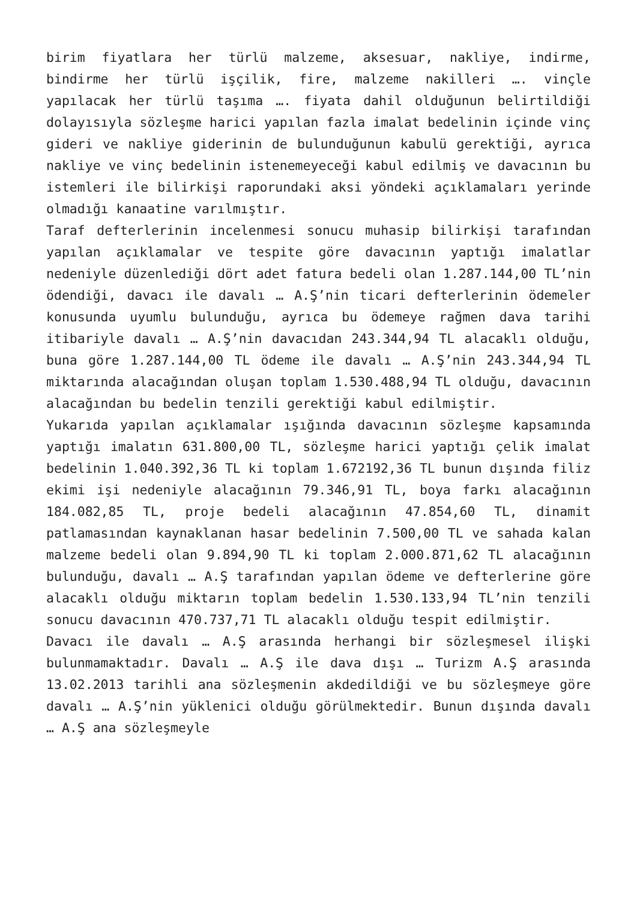birim fiyatlara her türlü malzeme, aksesuar, nakliye, indirme, bindirme her türlü işçilik, fire, malzeme nakilleri …. vinçle yapılacak her türlü taşıma …. fiyata dahil olduğunun belirtildiği dolayısıyla sözleşme harici yapılan fazla imalat bedelinin içinde vinç gideri ve nakliye giderinin de bulunduğunun kabulü gerektiği, ayrıca nakliye ve vinç bedelinin istenemeyeceği kabul edilmiş ve davacının bu istemleri ile bilirkişi raporundaki aksi yöndeki açıklamaları yerinde olmadığı kanaatine varılmıştır.
Taraf defterlerinin incelenmesi sonucu muhasip bilirkişi tarafından yapılan açıklamalar ve tespite göre davacının yaptığı imalatlar nedeniyle düzenlediği dört adet fatura bedeli olan 1.287.144,00 TL’nin ödendiği, davacı ile davalı … A.Ş’nin ticari defterlerinin ödemeler konusunda uyumlu bulunduğu, ayrıca bu ödemeye rağmen dava tarihi itibariyle davalı … A.Ş’nin davacıdan 243.344,94 TL alacaklı olduğu, buna göre 1.287.144,00 TL ödeme ile davalı … A.Ş’nin 243.344,94 TL miktarında alacağından oluşan toplam 1.530.488,94 TL olduğu, davacının alacağından bu bedelin tenzili gerektiği kabul edilmiştir.
Yukarıda yapılan açıklamalar ışığında davacının sözleşme kapsamında yaptığı imalatın 631.800,00 TL, sözleşme harici yaptığı çelik imalat bedelinin 1.040.392,36 TL ki toplam 1.672192,36 TL bunun dışında filiz ekimi işi nedeniyle alacağının 79.346,91 TL, boya farkı alacağının 184.082,85 TL, proje bedeli alacağının 47.854,60 TL, dinamit patlamasından kaynaklanan hasar bedelinin 7.500,00 TL ve sahada kalan malzeme bedeli olan 9.894,90 TL ki toplam 2.000.871,62 TL alacağının bulunduğu, davalı … A.Ş tarafından yapılan ödeme ve defterlerine göre alacaklı olduğu miktarın toplam bedelin 1.530.133,94 TL’nin tenzili sonucu davacının 470.737,71 TL alacaklı olduğu tespit edilmiştir.
Davacı ile davalı … A.Ş arasında herhangi bir sözleşmesel ilişki bulunmamaktadır. Davalı … A.Ş ile dava dışı … Turizm A.Ş arasında 13.02.2013 tarihli ana sözleşmenin akdedildiği ve bu sözleşmeye göre davalı … A.Ş’nin yüklenici olduğu görülmektedir. Bunun dışında davalı … A.Ş ana sözleşmeyle